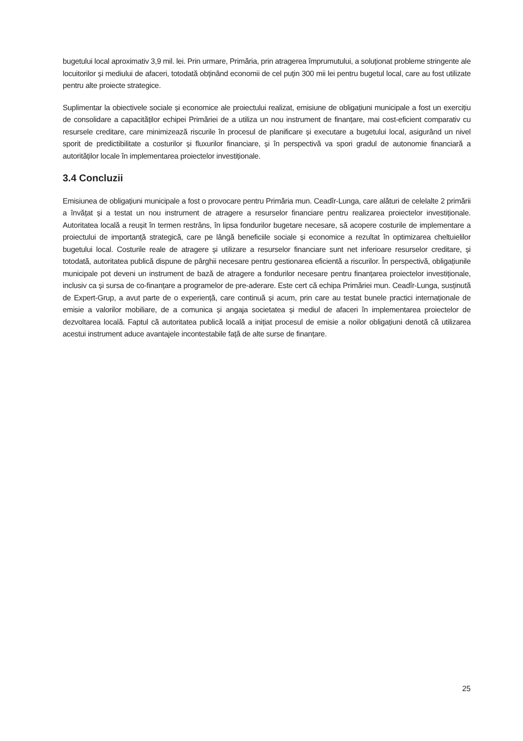bugetului local aproximativ 3,9 mil. lei. Prin urmare, Primăria, prin atragerea împrumutului, a soluționat probleme stringente ale locuitorilor și mediului de afaceri, totodată obținând economii de cel puțin 300 mii lei pentru bugetul local, care au fost utilizate pentru alte proiecte strategice.
Suplimentar la obiectivele sociale și economice ale proiectului realizat, emisiune de obligațiuni municipale a fost un exercițiu de consolidare a capacităților echipei Primăriei de a utiliza un nou instrument de finanțare, mai cost-eficient comparativ cu resursele creditare, care minimizează riscurile în procesul de planificare și executare a bugetului local, asigurând un nivel sporit de predictibilitate a costurilor și fluxurilor financiare, și în perspectivă va spori gradul de autonomie financiară a autorităților locale în implementarea proiectelor investiționale.
3.4 Concluzii
Emisiunea de obligațiuni municipale a fost o provocare pentru Primăria mun. Ceadîr-Lunga, care alături de celelalte 2 primării a învățat și a testat un nou instrument de atragere a resurselor financiare pentru realizarea proiectelor investiționale. Autoritatea locală a reușit în termen restrâns, în lipsa fondurilor bugetare necesare, să acopere costurile de implementare a proiectului de importanță strategică, care pe lângă beneficiile sociale și economice a rezultat în optimizarea cheltuielilor bugetului local. Costurile reale de atragere și utilizare a resurselor financiare sunt net inferioare resurselor creditare, și totodată, autoritatea publică dispune de pârghii necesare pentru gestionarea eficientă a riscurilor. În perspectivă, obligațiunile municipale pot deveni un instrument de bază de atragere a fondurilor necesare pentru finanțarea proiectelor investiționale, inclusiv ca și sursa de co-finanțare a programelor de pre-aderare. Este cert că echipa Primăriei mun. Ceadîr-Lunga, susținută de Expert-Grup, a avut parte de o experiență, care continuă și acum, prin care au testat bunele practici internaționale de emisie a valorilor mobiliare, de a comunica și angaja societatea și mediul de afaceri în implementarea proiectelor de dezvoltarea locală. Faptul că autoritatea publică locală a inițiat procesul de emisie a noilor obligațiuni denotă că utilizarea acestui instrument aduce avantajele incontestabile față de alte surse de finanțare.
25